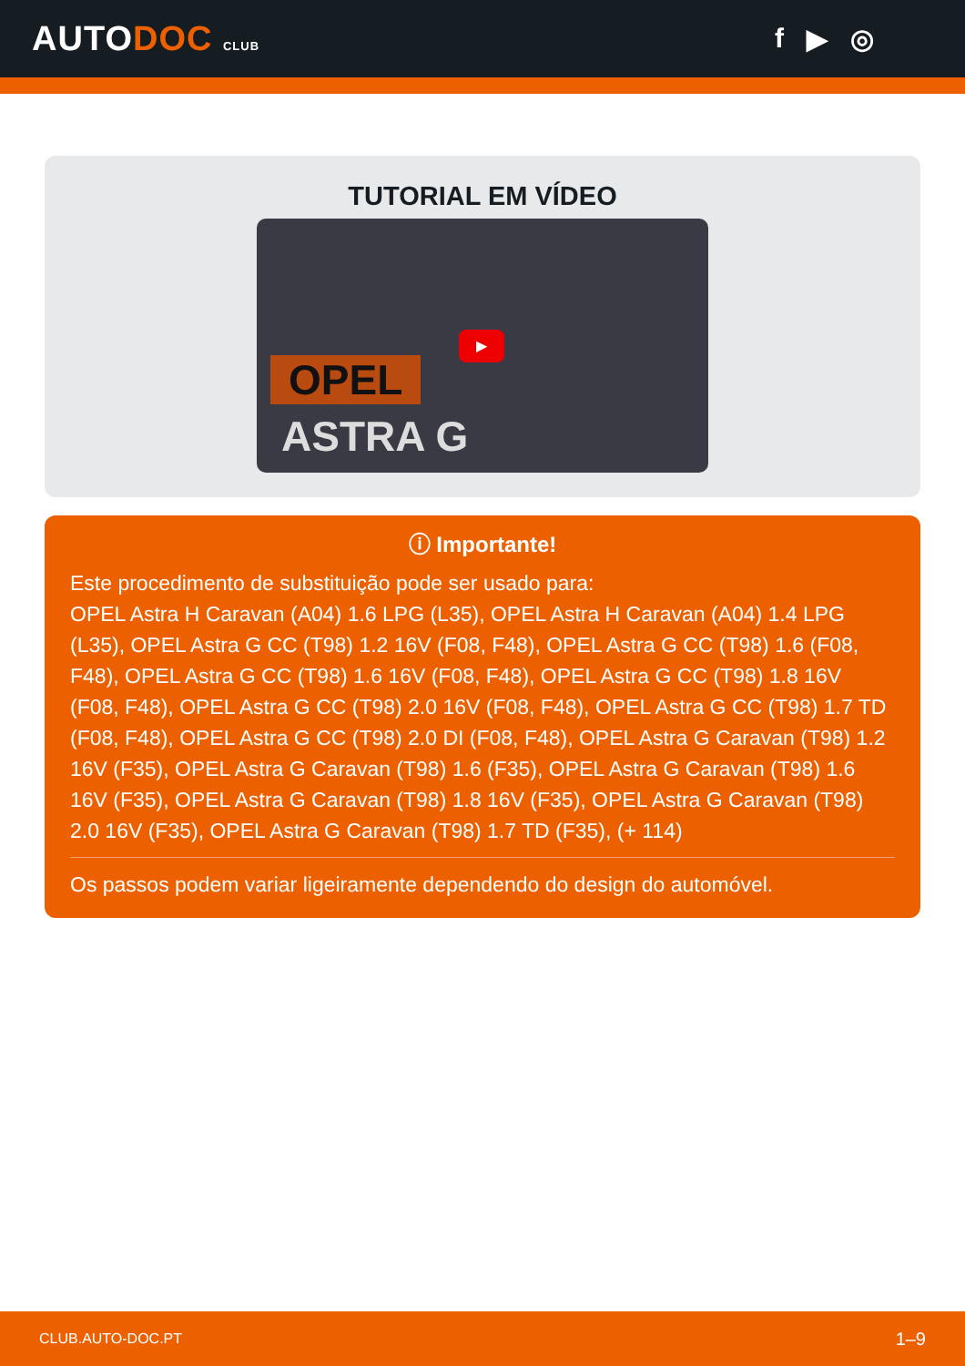AUTODOC CLUB
f ▶ ◎
TUTORIAL EM VÍDEO
OPEL
ASTRA G
▶
ⓘ Importante!
Este procedimento de substituição pode ser usado para:
OPEL Astra H Caravan (A04) 1.6 LPG (L35), OPEL Astra H Caravan (A04) 1.4 LPG (L35), OPEL Astra G CC (T98) 1.2 16V (F08, F48), OPEL Astra G CC (T98) 1.6 (F08, F48), OPEL Astra G CC (T98) 1.6 16V (F08, F48), OPEL Astra G CC (T98) 1.8 16V (F08, F48), OPEL Astra G CC (T98) 2.0 16V (F08, F48), OPEL Astra G CC (T98) 1.7 TD (F08, F48), OPEL Astra G CC (T98) 2.0 DI (F08, F48), OPEL Astra G Caravan (T98) 1.2 16V (F35), OPEL Astra G Caravan (T98) 1.6 (F35), OPEL Astra G Caravan (T98) 1.6 16V (F35), OPEL Astra G Caravan (T98) 1.8 16V (F35), OPEL Astra G Caravan (T98) 2.0 16V (F35), OPEL Astra G Caravan (T98) 1.7 TD (F35), (+ 114)
Os passos podem variar ligeiramente dependendo do design do automóvel.
CLUB.AUTO-DOC.PT 1–9